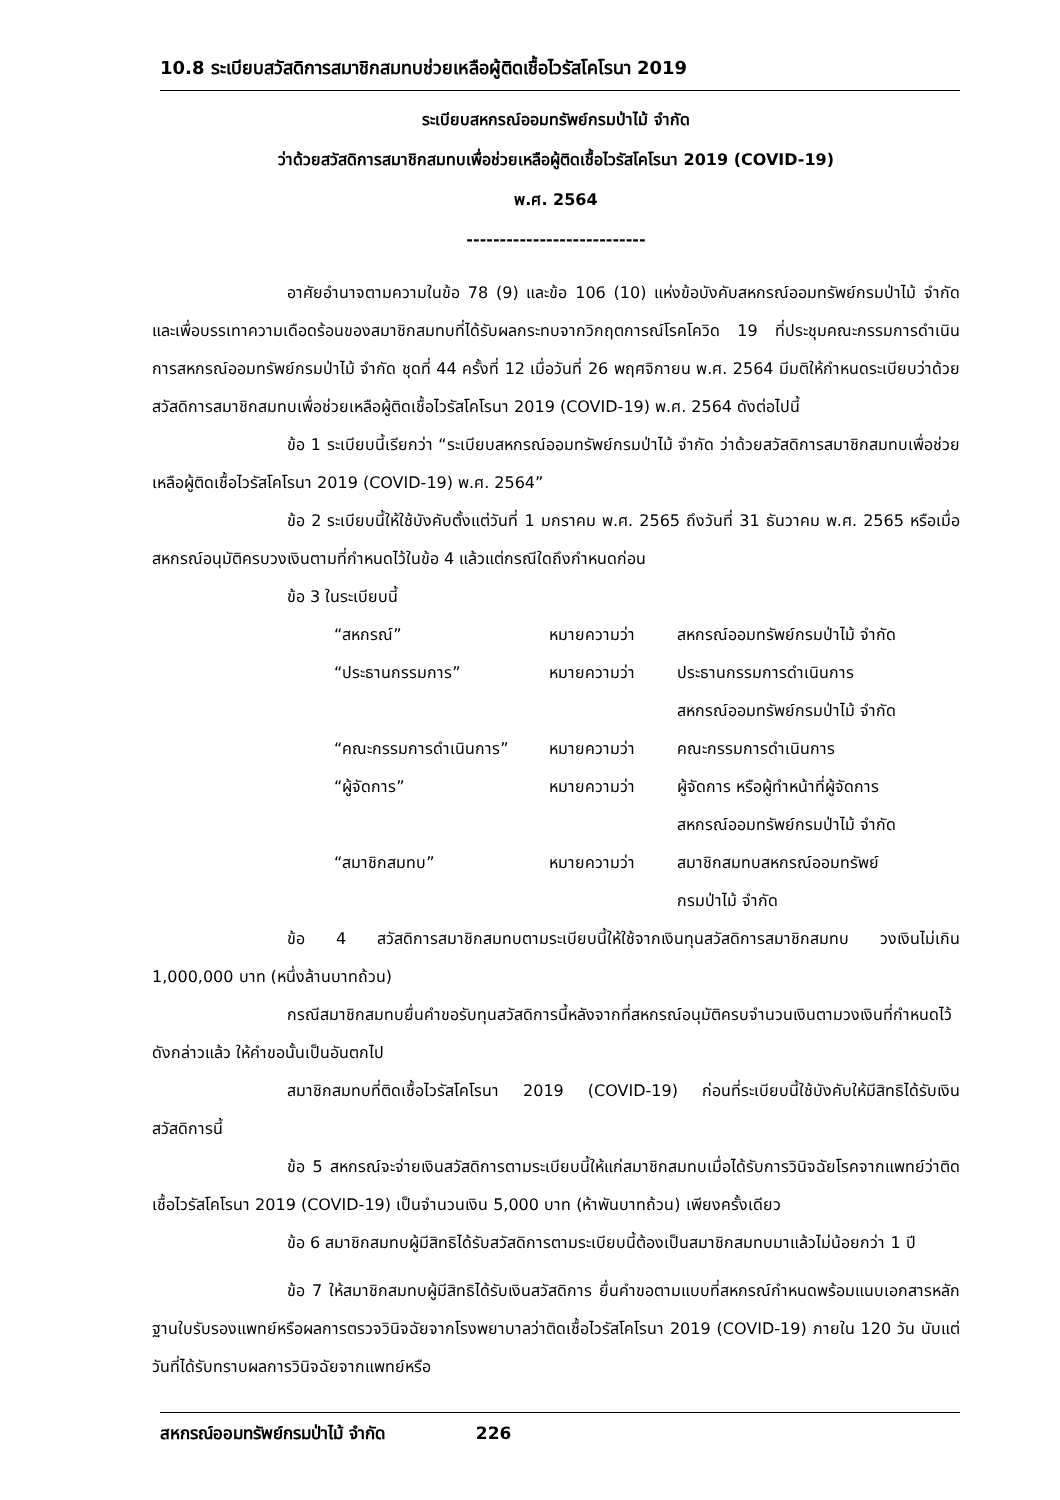10.8 ระเบียบสวัสดิการสมาชิกสมทบช่วยเหลือผู้ติดเชื้อไวรัสโคโรนา 2019
ระเบียบสหกรณ์ออมทรัพย์กรมป่าไม้ จำกัด
ว่าด้วยสวัสดิการสมาชิกสมทบเพื่อช่วยเหลือผู้ติดเชื้อไวรัสโคโรนา 2019 (COVID-19)
พ.ศ. 2564
---------------------------
อาศัยอำนาจตามความในข้อ 78 (9) และข้อ 106 (10) แห่งข้อบังคับสหกรณ์ออมทรัพย์กรมป่าไม้ จำกัด และเพื่อบรรเทาความเดือดร้อนของสมาชิกสมทบที่ได้รับผลกระทบจากวิกฤตการณ์โรคโควิด 19 ที่ประชุมคณะกรรมการดำเนินการสหกรณ์ออมทรัพย์กรมป่าไม้ จำกัด ชุดที่ 44 ครั้งที่ 12 เมื่อวันที่ 26 พฤศจิกายน พ.ศ. 2564 มีมติให้กำหนดระเบียบว่าด้วยสวัสดิการสมาชิกสมทบเพื่อช่วยเหลือผู้ติดเชื้อไวรัสโคโรนา 2019 (COVID-19) พ.ศ. 2564 ดังต่อไปนี้
ข้อ 1 ระเบียบนี้เรียกว่า “ระเบียบสหกรณ์ออมทรัพย์กรมป่าไม้ จำกัด ว่าด้วยสวัสดิการสมาชิกสมทบเพื่อช่วยเหลือผู้ติดเชื้อไวรัสโคโรนา 2019 (COVID-19) พ.ศ. 2564”
ข้อ 2 ระเบียบนี้ให้ใช้บังคับตั้งแต่วันที่ 1 มกราคม พ.ศ. 2565 ถึงวันที่ 31 ธันวาคม พ.ศ. 2565 หรือเมื่อสหกรณ์อนุมัติครบวงเงินตามที่กำหนดไว้ในข้อ 4 แล้วแต่กรณีใดถึงกำหนดก่อน
ข้อ 3 ในระเบียบนี้
| “สหกรณ์” | หมายความว่า | สหกรณ์ออมทรัพย์กรมป่าไม้ จำกัด |
| “ประธานกรรมการ” | หมายความว่า | ประธานกรรมการดำเนินการ สหกรณ์ออมทรัพย์กรมป่าไม้ จำกัด |
| “คณะกรรมการดำเนินการ” | หมายความว่า | คณะกรรมการดำเนินการ |
| “ผู้จัดการ” | หมายความว่า | ผู้จัดการ หรือผู้ทำหน้าที่ผู้จัดการ สหกรณ์ออมทรัพย์กรมป่าไม้ จำกัด |
| “สมาชิกสมทบ” | หมายความว่า | สมาชิกสมทบสหกรณ์ออมทรัพย์ กรมป่าไม้ จำกัด |
ข้อ 4 สวัสดิการสมาชิกสมทบตามระเบียบนี้ให้ใช้จากเงินทุนสวัสดิการสมาชิกสมทบ วงเงินไม่เกิน 1,000,000 บาท (หนึ่งล้านบาทถ้วน)
กรณีสมาชิกสมทบยื่นคำขอรับทุนสวัสดิการนี้หลังจากที่สหกรณ์อนุมัติครบจำนวนเงินตามวงเงินที่กำหนดไว้ดังกล่าวแล้ว ให้คำขอนั้นเป็นอันตกไป
สมาชิกสมทบที่ติดเชื้อไวรัสโคโรนา 2019 (COVID-19) ก่อนที่ระเบียบนี้ใช้บังคับให้มีสิทธิได้รับเงินสวัสดิการนี้
ข้อ 5 สหกรณ์จะจ่ายเงินสวัสดิการตามระเบียบนี้ให้แก่สมาชิกสมทบเมื่อได้รับการวินิจฉัยโรคจากแพทย์ว่าติดเชื้อไวรัสโคโรนา 2019 (COVID-19) เป็นจำนวนเงิน 5,000 บาท (ห้าพันบาทถ้วน) เพียงครั้งเดียว
ข้อ 6 สมาชิกสมทบผู้มีสิทธิได้รับสวัสดิการตามระเบียบนี้ต้องเป็นสมาชิกสมทบมาแล้วไม่น้อยกว่า 1 ปี
ข้อ 7 ให้สมาชิกสมทบผู้มีสิทธิได้รับเงินสวัสดิการ ยื่นคำขอตามแบบที่สหกรณ์กำหนดพร้อมแนบเอกสารหลักฐานใบรับรองแพทย์หรือผลการตรวจวินิจฉัยจากโรงพยาบาลว่าติดเชื้อไวรัสโคโรนา 2019 (COVID-19) ภายใน 120 วัน นับแต่วันที่ได้รับทราบผลการวินิจฉัยจากแพทย์หรือ
สหกรณ์ออมทรัพย์กรมป่าไม้ จำกัด 226